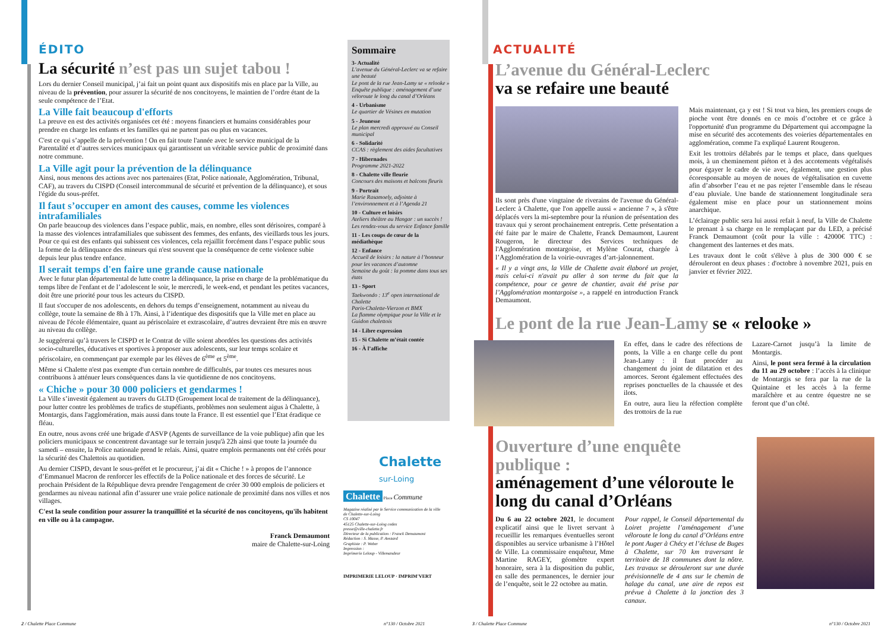ÉDITO
La sécurité n’est pas un sujet tabou !
Lors du dernier Conseil municipal, j’ai fait un point quant aux dispositifs mis en place par la Ville, au niveau de la prévention, pour assurer la sécurité de nos concitoyens, le maintien de l’ordre étant de la seule compétence de l’Etat.
La Ville fait beaucoup d'efforts
La preuve en est des activités organisées cet été : moyens financiers et humains considérables pour prendre en charge les enfants et les familles qui ne partent pas ou plus en vacances.
C'est ce qui s’appelle de la prévention ! On en fait toute l'année avec le service municipal de la Parentalité et d’autres services municipaux qui garantissent un véritable service public de proximité dans notre commune.
La Ville agit pour la prévention de la délinquance
Ainsi, nous menons des actions avec nos partenaires (Etat, Police nationale, Agglomération, Tribunal, CAF), au travers du CISPD (Conseil intercommunal de sécurité et prévention de la délinquance), et sous l'égide du sous-préfet.
Il faut s’occuper en amont des causes, comme les violences intrafamiliales
On parle beaucoup des violences dans l’espace public, mais, en nombre, elles sont dérisoires, comparé à la masse des violences intrafamiliales que subissent des femmes, des enfants, des vieillards tous les jours. Pour ce qui est des enfants qui subissent ces violences, cela rejaillit forcément dans l’espace public sous la forme de la délinquance des mineurs qui n'est souvent que la conséquence de cette violence subie depuis leur plus tendre enfance.
Il serait temps d'en faire une grande cause nationale
Avec le futur plan départemental de lutte contre la délinquance, la prise en charge de la problématique du temps libre de l'enfant et de l’adolescent le soir, le mercredi, le week-end, et pendant les petites vacances, doit être une priorité pour tous les acteurs du CISPD.
Il faut s'occuper de nos adolescents, en dehors du temps d’enseignement, notamment au niveau du collège, toute la semaine de 8h à 17h. Ainsi, à l’identique des dispositifs que la Ville met en place au niveau de l'école élémentaire, quant au périscolaire et extrascolaire, d’autres devraient être mis en œuvre au niveau du collège.
Je suggérerai qu’à travers le CISPD et le Contrat de ville soient abordées les questions des activités socio-culturelles, éducatives et sportives à proposer aux adolescents, sur leur temps scolaire et périscolaire, en commençant par exemple par les élèves de 6<sup>ème</sup> et 5<sup>ème</sup>.
Même si Chalette n'est pas exempte d'un certain nombre de difficultés, par toutes ces mesures nous contribuons à atténuer leurs conséquences dans la vie quotidienne de nos concitoyens.
« Chiche » pour 30 000 policiers et gendarmes !
La Ville s’investit également au travers du GLTD (Groupement local de traitement de la délinquance), pour lutter contre les problèmes de trafics de stupéfiants, problèmes non seulement aigus à Chalette, à Montargis, dans l'agglomération, mais aussi dans toute la France. Il est essentiel que l’Etat éradique ce fléau.
En outre, nous avons créé une brigade d'ASVP (Agents de surveillance de la voie publique) afin que les policiers municipaux se concentrent davantage sur le terrain jusqu'à 22h ainsi que toute la journée du samedi – ensuite, la Police nationale prend le relais. Ainsi, quatre emplois permanents ont été créés pour la sécurité des Chalettois au quotidien.
Au dernier CISPD, devant le sous-préfet et le procureur, j’ai dit « Chiche ! » à propos de l’annonce d’Emmanuel Macron de renforcer les effectifs de la Police nationale et des forces de sécurité. Le prochain Président de la République devra prendre l'engagement de créer 30 000 emplois de policiers et gendarmes au niveau national afin d’assurer une vraie police nationale de proximité dans nos villes et nos villages.
C'est la seule condition pour assurer la tranquillité et la sécurité de nos concitoyens, qu'ils habitent en ville ou à la campagne.
Franck Demaumont
maire de Chalette-sur-Loing
Sommaire
3- Actualité
L’avenue du Général-Leclerc va se refaire une beauté
Le pont de la rue Jean-Lamy se « relooke »
Enquête publique : aménagement d’une véloroute le long du canal d’Orléans
4 - Urbanisme
Le quartier de Vésines en mutation
5 - Jeunesse
Le plan mercredi approuvé au Conseil municipal
6 - Solidarité
CCAS : règlement des aides facultatives
7 - Hibernades
Programme 2021-2022
8 - Chalette ville fleurie
Concours des maisons et balcons fleuris
9 - Portrait
Marie Rasamoely, adjointe à l’environnement et à l’Agenda 21
10 - Culture et loisirs
Ateliers théâtre au Hangar : un succès !
Les rendez-vous du service Enfance famille
11 - Les coups de cœur de la médiathèque
12 - Enfance
Accueil de loisirs : la nature à l’honneur pour les vacances d’automne
Semaine du goût : la pomme dans tous ses états
13 - Sport
Taekwondo : 13<sup>e</sup> open international de Chalette
Paris-Chalette-Vierzon et BMX
La flamme olympique pour la Ville et le Guidon chalettois
14 - Libre expression
15 - Si Chalette m’était contée
16 - À l’affiche
Chalette
sur-Loing
Chalette Place Commune
Magazine réalisé par le Service communication de la ville de Chalette-sur-Loing
CS 10047
45125 Chalette-sur-Loing cedex
presse@ville-chalette.fr
Directeur de la publication : Franck Demaumont
Rédaction : S. Masse, P. Avezard
Graphiste : P. Weber
Impression :
Imprimerie Leloup - Villemandeur
IMPRIMERIE LELOUP · IMPRIM'VERT
2 / Chalette Place Commune n°130 / Octobre 2021
ACTUALITÉ
L’avenue du Général-Leclerc
va se refaire une beauté
Ils sont près d'une vingtaine de riverains de l'avenue du Général-Leclerc à Chalette, que l'on appelle aussi « ancienne 7 », à s'être déplacés vers la mi-septembre pour la réunion de présentation des travaux qui y seront prochainement entrepris. Cette présentation a été faite par le maire de Chalette, Franck Demaumont, Laurent Rougeron, le directeur des Services techniques de l'Agglomération montargoise, et Mylène Courat, chargée à l’Agglomération de la voirie-ouvrages d’art-jalonnement.
« Il y a vingt ans, la Ville de Chalette avait élaboré un projet, mais celui-ci n'avait pu aller à son terme du fait que la compétence, pour ce genre de chantier, avait été prise par l’Agglomération montargoise », a rappelé en introduction Franck Demaumont.
Mais maintenant, ça y est ! Si tout va bien, les premiers coups de pioche vont être donnés en ce mois d’octobre et ce grâce à l'opportunité d'un programme du Département qui accompagne la mise en sécurité des accotements des voieries départementales en agglomération, comme l'a expliqué Laurent Rougeron.
Exit les trottoirs délabrés par le temps et place, dans quelques mois, à un cheminement piéton et à des accotements végétalisés pour égayer le cadre de vie avec, également, une gestion plus écoresponsable au moyen de noues de végétalisation en cuvette afin d’absorber l’eau et ne pas rejeter l’ensemble dans le réseau d’eau pluviale. Une bande de stationnement longitudinale sera également mise en place pour un stationnement moins anarchique.
L’éclairage public sera lui aussi refait à neuf, la Ville de Chalette le prenant à sa charge en le remplaçant par du LED, a précisé Franck Demaumont (coût pour la ville : 42000€ TTC) : changement des lanternes et des mats.
Les travaux dont le coût s'élève à plus de 300 000 € se dérouleront en deux phases : d'octobre à novembre 2021, puis en janvier et février 2022.
Le pont de la rue Jean-Lamy se « relooke »
En effet, dans le cadre des réfections de ponts, la Ville a en charge celle du pont Jean-Lamy : il faut procéder au changement du joint de dilatation et des amorces. Seront également effectuées des reprises ponctuelles de la chaussée et des ilots.
En outre, aura lieu la réfection complète des trottoirs de la rue
Lazare-Carnot jusqu’à la limite de Montargis.
Ainsi, le pont sera fermé à la circulation du 11 au 29 octobre : l’accès à la clinique de Montargis se fera par la rue de la Quintaine et les accès à la ferme maraîchère et au centre équestre ne se feront que d’un côté.
Ouverture d’une enquête publique :
aménagement d’une véloroute le long du canal d’Orléans
Du 6 au 22 octobre 2021, le document explicatif ainsi que le livret servant à recueillir les remarques éventuelles seront disponibles au service urbanisme à l’Hôtel de Ville. La commissaire enquêteur, Mme Martine RAGEY, géomètre expert honoraire, sera à la disposition du public, en salle des permanences, le dernier jour de l’enquête, soit le 22 octobre au matin.
Pour rappel, le Conseil départemental du Loiret projette l’aménagement d’une véloroute le long du canal d’Orléans entre le pont Auger à Chécy et l’écluse de Buges à Chalette, sur 70 km traversant le territoire de 18 communes dont la nôtre. Les travaux se dérouleront sur une durée prévisionnelle de 4 ans sur le chemin de halage du canal, une aire de repos est prévue à Chalette à la jonction des 3 canaux.
3 / Chalette Place Commune n°130 / Octobre 2021